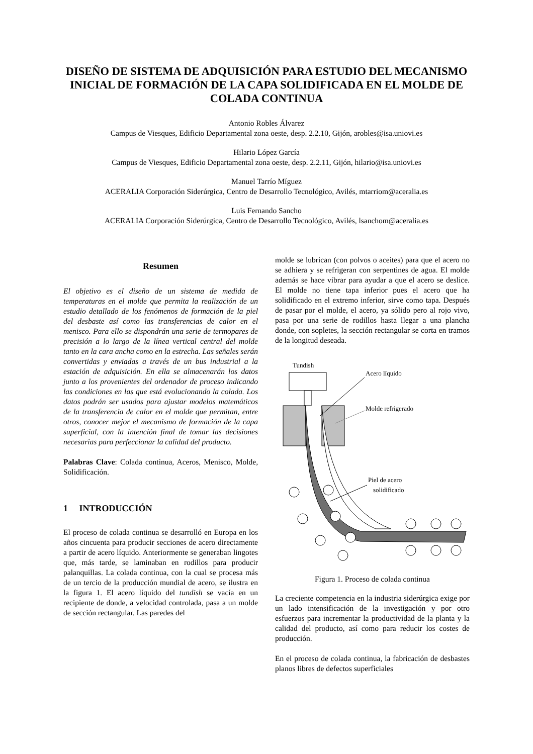DISEÑO DE SISTEMA DE ADQUISICIÓN PARA ESTUDIO DEL MECANISMO INICIAL DE FORMACIÓN DE LA CAPA SOLIDIFICADA EN EL MOLDE DE COLADA CONTINUA
Antonio Robles Álvarez
Campus de Viesques, Edificio Departamental zona oeste, desp. 2.2.10, Gijón, arobles@isa.uniovi.es
Hilario López García
Campus de Viesques, Edificio Departamental zona oeste, desp. 2.2.11, Gijón, hilario@isa.uniovi.es
Manuel Tarrío Míguez
ACERALIA Corporación Siderúrgica, Centro de Desarrollo Tecnológico, Avilés, mtarriom@aceralia.es
Luis Fernando Sancho
ACERALIA Corporación Siderúrgica, Centro de Desarrollo Tecnológico, Avilés, lsanchom@aceralia.es
Resumen
El objetivo es el diseño de un sistema de medida de temperaturas en el molde que permita la realización de un estudio detallado de los fenómenos de formación de la piel del desbaste así como las transferencias de calor en el menisco. Para ello se dispondrán una serie de termopares de precisión a lo largo de la línea vertical central del molde tanto en la cara ancha como en la estrecha. Las señales serán convertidas y enviadas a través de un bus industrial a la estación de adquisición. En ella se almacenarán los datos junto a los provenientes del ordenador de proceso indicando las condiciones en las que está evolucionando la colada. Los datos podrán ser usados para ajustar modelos matemáticos de la transferencia de calor en el molde que permitan, entre otros, conocer mejor el mecanismo de formación de la capa superficial, con la intención final de tomar las decisiones necesarias para perfeccionar la calidad del producto.
Palabras Clave: Colada continua, Aceros, Menisco, Molde, Solidificación.
1 INTRODUCCIÓN
El proceso de colada continua se desarrolló en Europa en los años cincuenta para producir secciones de acero directamente a partir de acero líquido. Anteriormente se generaban lingotes que, más tarde, se laminaban en rodillos para producir palanquillas. La colada continua, con la cual se procesa más de un tercio de la producción mundial de acero, se ilustra en la figura 1. El acero líquido del tundish se vacía en un recipiente de donde, a velocidad controlada, pasa a un molde de sección rectangular. Las paredes del
molde se lubrican (con polvos o aceites) para que el acero no se adhiera y se refrigeran con serpentines de agua. El molde además se hace vibrar para ayudar a que el acero se deslice. El molde no tiene tapa inferior pues el acero que ha solidificado en el extremo inferior, sirve como tapa. Después de pasar por el molde, el acero, ya sólido pero al rojo vivo, pasa por una serie de rodillos hasta llegar a una plancha donde, con sopletes, la sección rectangular se corta en tramos de la longitud deseada.
Tundish
Acero líquido
Molde refrigerado
Piel de acero
solidificado
Figura 1. Proceso de colada continua
La creciente competencia en la industria siderúrgica exige por un lado intensificación de la investigación y por otro esfuerzos para incrementar la productividad de la planta y la calidad del producto, así como para reducir los costes de producción.
En el proceso de colada continua, la fabricación de desbastes planos libres de defectos superficiales